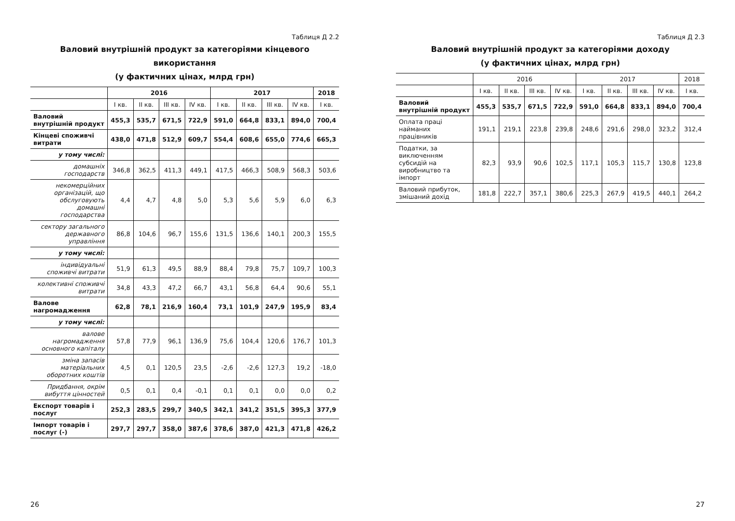Таблиця Д 2.2
Валовий внутрішній продукт за категоріями кінцевого використання
(у фактичних цінах, млрд грн)
| | 2016 | | | | 2017 | | | | 2018 |
| --- | --- | --- | --- | --- | --- | --- | --- | --- | --- |
| | I кв. | II кв. | III кв. | IV кв. | I кв. | II кв. | III кв. | IV кв. | I кв. |
| Валовий внутрішній продукт | 455,3 | 535,7 | 671,5 | 722,9 | 591,0 | 664,8 | 833,1 | 894,0 | 700,4 |
| Кінцеві споживчі витрати | 438,0 | 471,8 | 512,9 | 609,7 | 554,4 | 608,6 | 655,0 | 774,6 | 665,3 |
| у тому числі: | | | | | | | | | |
| домашніх господарств | 346,8 | 362,5 | 411,3 | 449,1 | 417,5 | 466,3 | 508,9 | 568,3 | 503,6 |
| некомерційних організацій, що обслуговують домашні господарства | 4,4 | 4,7 | 4,8 | 5,0 | 5,3 | 5,6 | 5,9 | 6,0 | 6,3 |
| сектору загального державного управління | 86,8 | 104,6 | 96,7 | 155,6 | 131,5 | 136,6 | 140,1 | 200,3 | 155,5 |
| у тому числі: | | | | | | | | | |
| індивідуальні споживчі витрати | 51,9 | 61,3 | 49,5 | 88,9 | 88,4 | 79,8 | 75,7 | 109,7 | 100,3 |
| колективні споживчі витрати | 34,8 | 43,3 | 47,2 | 66,7 | 43,1 | 56,8 | 64,4 | 90,6 | 55,1 |
| Валове нагромадження | 62,8 | 78,1 | 216,9 | 160,4 | 73,1 | 101,9 | 247,9 | 195,9 | 83,4 |
| у тому числі: | | | | | | | | | |
| валове нагромадження основного капіталу | 57,8 | 77,9 | 96,1 | 136,9 | 75,6 | 104,4 | 120,6 | 176,7 | 101,3 |
| зміна запасів матеріальних оборотних коштів | 4,5 | 0,1 | 120,5 | 23,5 | -2,6 | -2,6 | 127,3 | 19,2 | -18,0 |
| Придбання, окрім вибуття цінностей | 0,5 | 0,1 | 0,4 | -0,1 | 0,1 | 0,1 | 0,0 | 0,0 | 0,2 |
| Експорт товарів і послуг | 252,3 | 283,5 | 299,7 | 340,5 | 342,1 | 341,2 | 351,5 | 395,3 | 377,9 |
| Імпорт товарів і послуг (-) | 297,7 | 297,7 | 358,0 | 387,6 | 378,6 | 387,0 | 421,3 | 471,8 | 426,2 |
26
Таблиця Д 2.3
Валовий внутрішній продукт за категоріями доходу
(у фактичних цінах, млрд грн)
| | 2016 | | | | 2017 | | | | 2018 |
| --- | --- | --- | --- | --- | --- | --- | --- | --- | --- |
| | I кв. | II кв. | III кв. | IV кв. | I кв. | II кв. | III кв. | IV кв. | I кв. |
| Валовий внутрішній продукт | 455,3 | 535,7 | 671,5 | 722,9 | 591,0 | 664,8 | 833,1 | 894,0 | 700,4 |
| Оплата праці найманих працівників | 191,1 | 219,1 | 223,8 | 239,8 | 248,6 | 291,6 | 298,0 | 323,2 | 312,4 |
| Податки, за виключенням субсидій на виробництво та імпорт | 82,3 | 93,9 | 90,6 | 102,5 | 117,1 | 105,3 | 115,7 | 130,8 | 123,8 |
| Валовий прибуток, змішаний дохід | 181,8 | 222,7 | 357,1 | 380,6 | 225,3 | 267,9 | 419,5 | 440,1 | 264,2 |
27